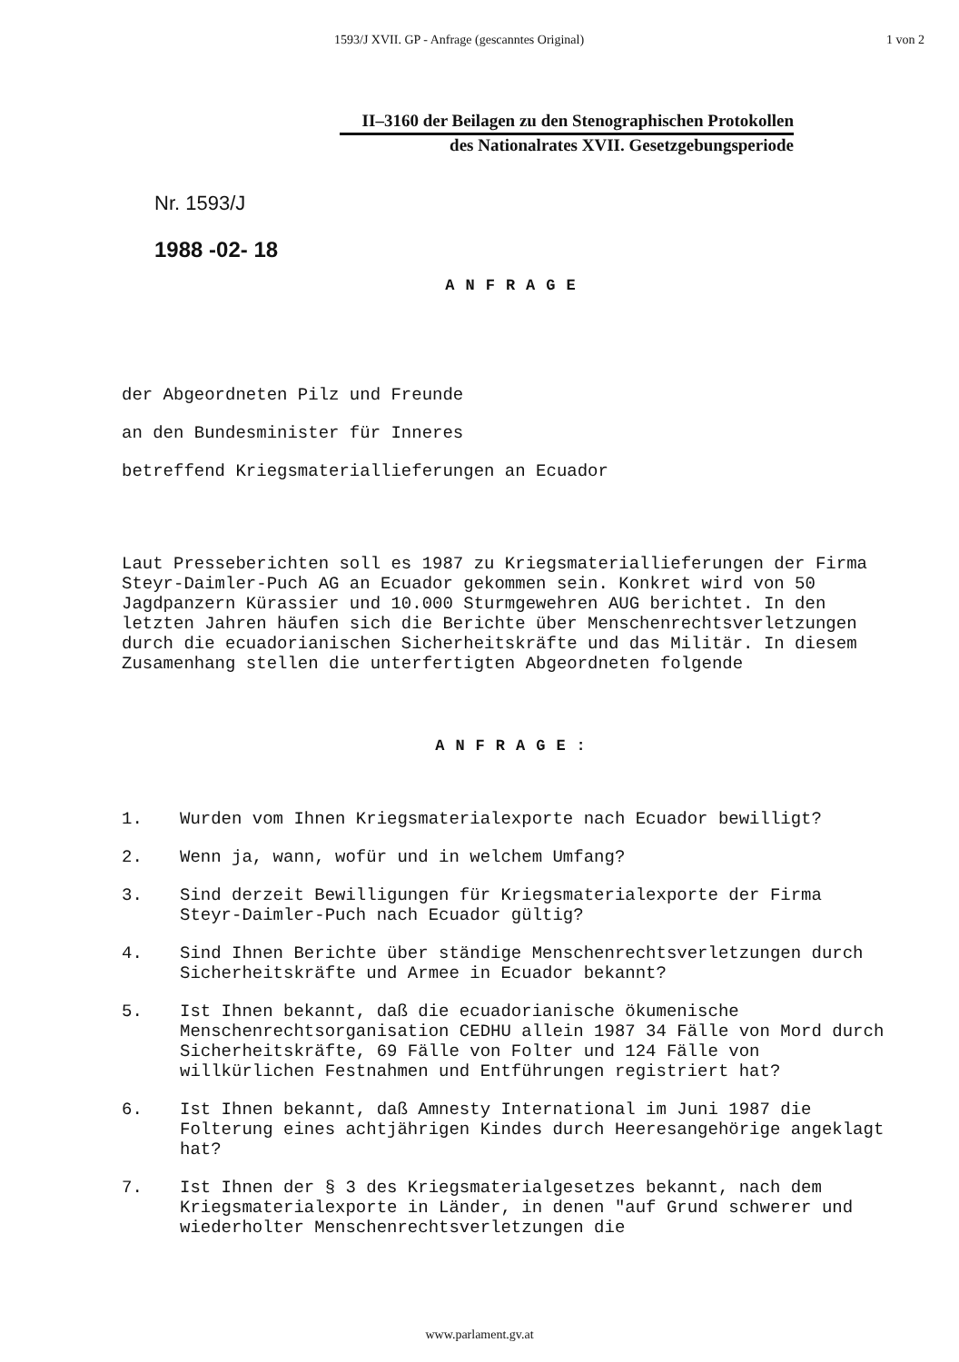1593/J XVII. GP - Anfrage (gescanntes Original) 1 von 2
II–3160 der Beilagen zu den Stenographischen Protokollen
des Nationalrates XVII. Gesetzgebungsperiode
Nr. 1593/J
1988 -02- 18
ANFRAGE
der Abgeordneten Pilz und Freunde
an den Bundesminister für Inneres
betreffend Kriegsmateriallieferungen an Ecuador
Laut Presseberichten soll es 1987 zu Kriegsmateriallieferungen der Firma Steyr-Daimler-Puch AG an Ecuador gekommen sein. Konkret wird von 50 Jagdpanzern Kürassier und 10.000 Sturmgewehren AUG berichtet. In den letzten Jahren häufen sich die Berichte über Menschenrechtsverletzungen durch die ecuadorianischen Sicherheitskräfte und das Militär. In diesem Zusamenhang stellen die unterfertigten Abgeordneten folgende
ANFRAGE:
1. Wurden vom Ihnen Kriegsmaterialexporte nach Ecuador bewilligt?
2. Wenn ja, wann, wofür und in welchem Umfang?
3. Sind derzeit Bewilligungen für Kriegsmaterialexporte der Firma Steyr-Daimler-Puch nach Ecuador gültig?
4. Sind Ihnen Berichte über ständige Menschenrechtsverletzungen durch Sicherheitskräfte und Armee in Ecuador bekannt?
5. Ist Ihnen bekannt, daß die ecuadorianische ökumenische Menschenrechtsorganisation CEDHU allein 1987 34 Fälle von Mord durch Sicherheitskräfte, 69 Fälle von Folter und 124 Fälle von willkürlichen Festnahmen und Entführungen registriert hat?
6. Ist Ihnen bekannt, daß Amnesty International im Juni 1987 die Folterung eines achtjährigen Kindes durch Heeresangehörige angeklagt hat?
7. Ist Ihnen der § 3 des Kriegsmaterialgesetzes bekannt, nach dem Kriegsmaterialexporte in Länder, in denen "auf Grund schwerer und wiederholter Menschenrechtsverletzungen die
www.parlament.gv.at